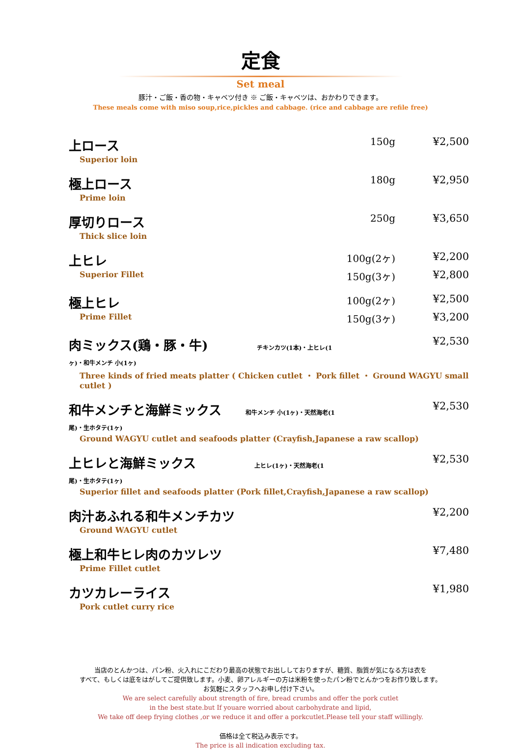定食
Set meal
豚汁・ご飯・香の物・キャベツ付き ※ ご飯・キャベツは、おかわりできます。
These meals come with miso soup,rice,pickles and cabbage. (rice and cabbage are refile free)
| 上ロース | 150g | ¥2,500 |
| Superior loin | | |
| 極上ロース | 180g | ¥2,950 |
| Prime loin | | |
| 厚切りロース | 250g | ¥3,650 |
| Thick slice loin | | |
| 上ヒレ | 100g(2ヶ) | ¥2,200 |
| Superior Fillet | 150g(3ヶ) | ¥2,800 |
| 極上ヒレ | 100g(2ヶ) | ¥2,500 |
| Prime Fillet | 150g(3ヶ) | ¥3,200 |
| 肉ミックス(鶏・豚・牛) チキンカツ(1本)・上ヒレ(1ヶ)・和牛メンチ 小(1ヶ) | | ¥2,530 |
| Three kinds of fried meats platter ( Chicken cutlet ・ Pork fillet ・ Ground WAGYU small cutlet ) | | |
| 和牛メンチと海鮮ミックス 和牛メンチ 小(1ヶ)・天然海老(1尾)・生ホタテ(1ヶ) | | ¥2,530 |
| Ground WAGYU cutlet and seafoods platter (Crayfish,Japanese a raw scallop) | | |
| 上ヒレと海鮮ミックス 上ヒレ(1ヶ)・天然海老(1尾)・生ホタテ(1ヶ) | | ¥2,530 |
| Superior fillet and seafoods platter (Pork fillet,Crayfish,Japanese a raw scallop) | | |
| 肉汁あふれる和牛メンチカツ | | ¥2,200 |
| Ground WAGYU cutlet | | |
| 極上和牛ヒレ肉のカツレツ | | ¥7,480 |
| Prime Fillet cutlet | | |
| カツカレーライス | | ¥1,980 |
| Pork cutlet curry rice | | |
当店のとんかつは、パン粉、火入れにこだわり最高の状態でお出ししておりますが、糖質、脂質が気になる方は衣を
すべて、もしくは底をはがしてご提供致します。小麦、卵アレルギーの方は米粉を使ったパン粉でとんかつをお作り致します。
お気軽にスタッフへお申し付け下さい。
We are select carefully about strength of fire, bread crumbs and offer the pork cutlet
in the best state.but If youare worried about carbohydrate and lipid,
We take off deep frying clothes ,or we reduce it and offer a porkcutlet.Please tell your staff willingly.
価格は全て税込み表示です。
The price is all indication excluding tax.